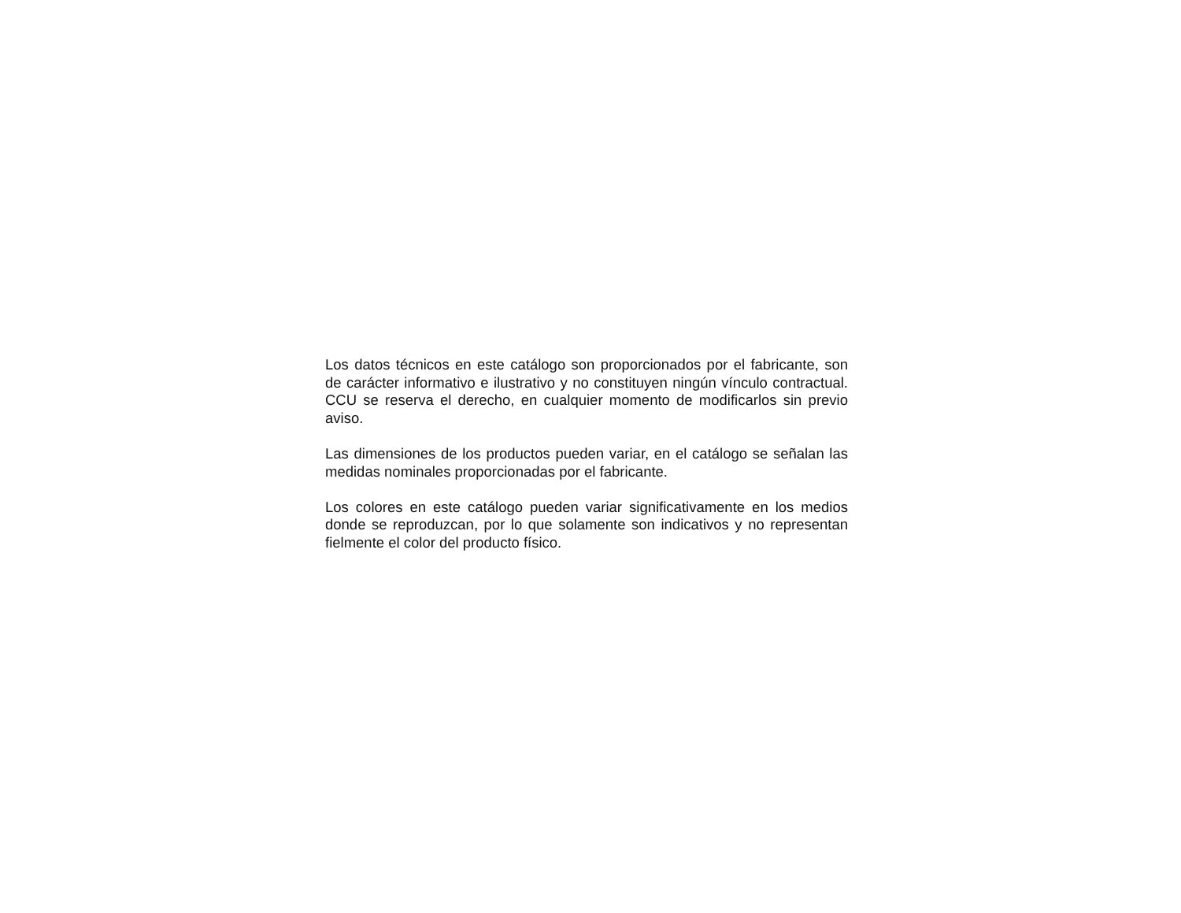Los datos técnicos en este catálogo son proporcionados por el fabricante, son de carácter informativo e ilustrativo y no constituyen ningún vínculo contractual. CCU se reserva el derecho, en cualquier momento de modificarlos sin previo aviso.
Las dimensiones de los productos pueden variar, en el catálogo se señalan las medidas nominales proporcionadas por el fabricante.
Los colores en este catálogo pueden variar significativamente en los medios donde se reproduzcan, por lo que solamente son indicativos y no representan fielmente el color del producto físico.